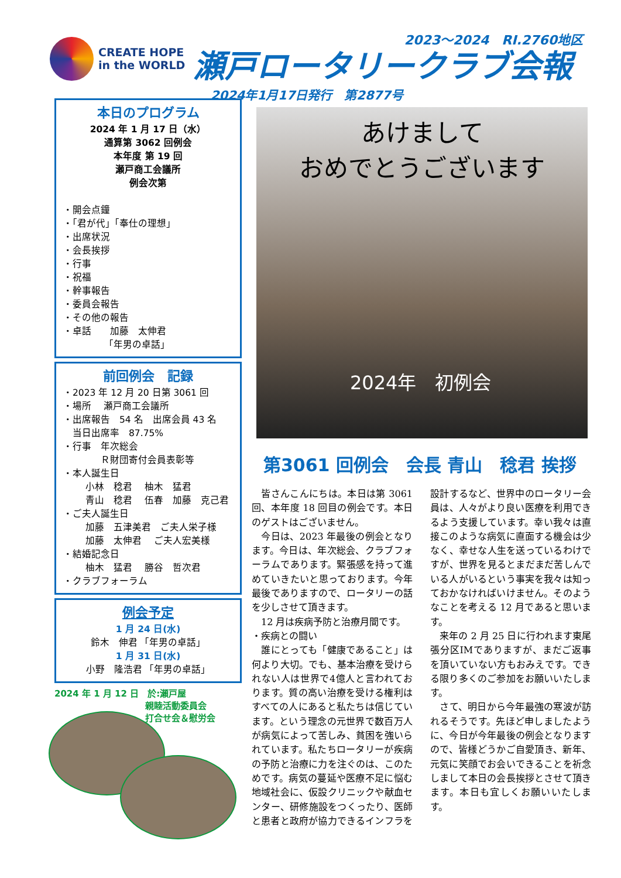CREATE HOPE
in the WORLD
2023～2024　RI.2760地区
瀬戸ロータリークラブ会報
2024年1月17日発行　第2877号
本日のプログラム
2024 年 1 月 17 日（水）
通算第 3062 回例会
本年度 第 19 回
瀬戸商工会議所
例会次第
・開会点鐘
・「君が代」「奉仕の理想」
・出席状況
・会長挨拶
・行事
・祝福
・幹事報告
・委員会報告
・その他の報告
・卓話　　加藤　太伸君
「年男の卓話」
前回例会　記録
・2023 年 12 月 20 日第 3061 回
・場所　 瀬戸商工会議所
・出席報告　54 名　出席会員 43 名
　当日出席率　87.75%
・行事　年次総会
　　　　Ｒ財団寄付会員表彰等
・本人誕生日
小林　稔君　 柚木　猛君
青山　稔君　 伍春　加藤　克己君
・ご夫人誕生日
加藤　五津美君　ご夫人栄子様
加藤　太伸君　 ご夫人宏美様
・結婚記念日
柚木　猛君　 勝谷　哲次君
・クラブフォーラム
例会予定
1 月 24 日(水)
鈴木　伸君 「年男の卓話」
1 月 31 日(水)
小野　隆浩君 「年男の卓話」
2024 年 1 月 12 日　於:瀬戸屋
親睦活動委員会
打合せ会＆慰労会
あけまして
おめでとうございます
2024年　初例会
第3061 回例会　会長 青山　稔君 挨拶
　皆さんこんにちは。本日は第 3061 回、本年度 18 回目の例会です。本日のゲストはございません。
　今日は、2023 年最後の例会となります。今日は、年次総会、クラブフォーラムであります。緊張感を持って進めていきたいと思っております。今年最後でありますので、ロータリーの話を少しさせて頂きます。
　12 月は疾病予防と治療月間です。
・疾病との闘い
　誰にとっても「健康であること」は何より大切。でも、基本治療を受けられない人は世界で4億人と言われております。質の高い治療を受ける権利はすべての人にあると私たちは信じています。という理念の元世界で数百万人が病気によって苦しみ、貧困を強いられています。私たちロータリーが疾病の予防と治療に力を注ぐのは、このためです。病気の蔓延や医療不足に悩む地域社会に、仮設クリニックや献血センター、研修施設をつくったり、医師と患者と政府が協力できるインフラを設計するなど、世界中のロータリー会員は、人々がより良い医療を利用できるよう支援しています。幸い我々は直接このような病気に直面する機会は少なく、幸せな人生を送っているわけですが、世界を見るとまだまだ苦しんでいる人がいるという事実を我々は知っておかなければいけません。そのようなことを考える 12 月であると思います。
　来年の 2 月 25 日に行われます東尾張分区IMでありますが、まだご返事を頂いていない方もおみえです。できる限り多くのご参加をお願いいたします。
　さて、明日から今年最強の寒波が訪れるそうです。先ほど申しましたように、今日が今年最後の例会となりますので、皆様どうかご自愛頂き、新年、元気に笑顔でお会いできることを祈念しまして本日の会長挨拶とさせて頂きます。本日も宜しくお願いいたします。